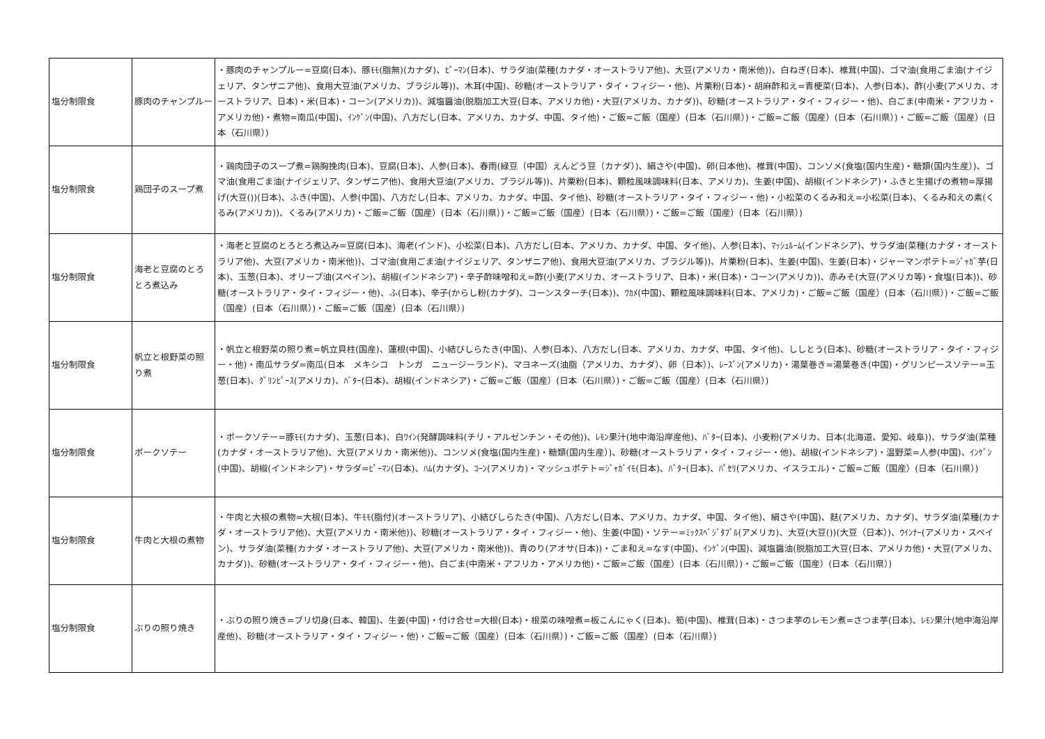| 塩分制限食 | 豚肉のチャンプルー | ・豚肉のチャンプルー=豆腐(日本)、豚ﾓﾓ(脂無)(カナダ)、ﾋﾟｰﾏﾝ(日本)、サラダ油(菜種(カナダ・オーストラリア他)、大豆(アメリカ・南米他))、白ねぎ(日本)、椎茸(中国)、ゴマ油(食用ごま油(ナイジェリア、タンザニア他)、食用大豆油(アメリカ、ブラジル等))、木耳(中国)、砂糖(オーストラリア・タイ・フィジー・他)、片栗粉(日本)・胡麻酢和え=青梗菜(日本)、人参(日本)、酢(小麦(アメリカ、オーストラリア、日本)・米(日本)・コーン(アメリカ))、減塩醤油(脱脂加工大豆(日本、アメリカ他)・大豆(アメリカ、カナダ))、砂糖(オーストラリア・タイ・フィジー・他)、白ごま(中南米・アフリカ・アメリカ他)・煮物=南瓜(中国)、ｲﾝｹﾞﾝ(中国)、八方だし(日本、アメリカ、カナダ、中国、タイ他)・ご飯=ご飯（国産）(日本（石川県）)・ご飯=ご飯（国産）(日本（石川県）)・ご飯=ご飯（国産）(日本（石川県）) |
| 塩分制限食 | 鶏団子のスープ煮 | ・鶏肉団子のスープ煮=鶏胸挽肉(日本)、豆腐(日本)、人参(日本)、春雨(緑豆（中国）えんどう豆（カナダ）)、絹さや(中国)、卵(日本他)、椎茸(中国)、コンソメ(食塩(国内生産)・糖類(国内生産）)、ゴマ油(食用ごま油(ナイジェリア、タンザニア他)、食用大豆油(アメリカ、ブラジル等))、片栗粉(日本)、顆粒風味調味料(日本、アメリカ)、生姜(中国)、胡椒(インドネシア)・ふきと生揚げの煮物=厚揚げ(大豆())(日本)、ふき(中国)、人参(中国)、八方だし(日本、アメリカ、カナダ、中国、タイ他)、砂糖(オーストラリア・タイ・フィジー・他)・小松菜のくるみ和え=小松菜(日本)、くるみ和えの素(くるみ(アメリカ))、くるみ(アメリカ)・ご飯=ご飯（国産）(日本（石川県）)・ご飯=ご飯（国産）(日本（石川県）)・ご飯=ご飯（国産）(日本（石川県）) |
| 塩分制限食 | 海老と豆腐のとろとろ煮込み | ・海老と豆腐のとろとろ煮込み=豆腐(日本)、海老(インド)、小松菜(日本)、八方だし(日本、アメリカ、カナダ、中国、タイ他)、人参(日本)、ﾏｯｼｭﾙｰﾑ(インドネシア)、サラダ油(菜種(カナダ・オーストラリア他)、大豆(アメリカ・南米他))、ゴマ油(食用ごま油(ナイジェリア、タンザニア他)、食用大豆油(アメリカ、ブラジル等))、片栗粉(日本)、生姜(中国)、生姜(日本)・ジャーマンポテト=ｼﾞｬｶﾞ芋(日本)、玉葱(日本)、オリーブ油(スペイン)、胡椒(インドネシア)・辛子酢味噌和え=酢(小麦(アメリカ、オーストラリア、日本)・米(日本)・コーン(アメリカ))、赤みそ(大豆(アメリカ等)・食塩(日本))、砂糖(オーストラリア・タイ・フィジー・他)、ふ(日本)、辛子(からし粉(カナダ)、コーンスターチ(日本))、ﾜｶﾒ(中国)、顆粒風味調味料(日本、アメリカ)・ご飯=ご飯（国産）(日本（石川県）)・ご飯=ご飯（国産）(日本（石川県）)・ご飯=ご飯（国産）(日本（石川県）) |
| 塩分制限食 | 帆立と根野菜の照り煮 | ・帆立と根野菜の照り煮=帆立貝柱(国産)、蓮根(中国)、小結びしらたき(中国)、人参(日本)、八方だし(日本、アメリカ、カナダ、中国、タイ他)、ししとう(日本)、砂糖(オーストラリア・タイ・フィジー・他)・南瓜サラダ=南瓜(日本 メキシコ トンガ ニュージーランド)、マヨネーズ(油脂（アメリカ、カナダ）、卵（日本）)、ﾚｰｽﾞﾝ(アメリカ)・湯葉巻き=湯葉巻き(中国)・グリンピースソテー=玉葱(日本)、ｸﾞﾘﾝﾋﾟｰｽ(アメリカ)、ﾊﾞﾀｰ(日本)、胡椒(インドネシア)・ご飯=ご飯（国産）(日本（石川県）)・ご飯=ご飯（国産）(日本（石川県）) |
| 塩分制限食 | ポークソテー | ・ポークソテー=豚ﾓﾓ(カナダ)、玉葱(日本)、白ﾜｲﾝ(発酵調味料(チリ・アルゼンチン・その他))、ﾚﾓﾝ果汁(地中海沿岸産他)、ﾊﾞﾀｰ(日本)、小麦粉(アメリカ、日本(北海道、愛知、岐阜))、サラダ油(菜種(カナダ・オーストラリア他)、大豆(アメリカ・南米他))、コンソメ(食塩(国内生産)・糖類(国内生産）)、砂糖(オーストラリア・タイ・フィジー・他)、胡椒(インドネシア)・温野菜=人参(中国)、ｲﾝｹﾞﾝ(中国)、胡椒(インドネシア)・サラダ=ﾋﾟｰﾏﾝ(日本)、ﾊﾑ(カナダ)、ｺｰﾝ(アメリカ)・マッシュポテト=ｼﾞｬｶﾞｲﾓ(日本)、ﾊﾞﾀｰ(日本)、ﾊﾟｾﾘ(アメリカ、イスラエル)・ご飯=ご飯（国産）(日本（石川県）) |
| 塩分制限食 | 牛肉と大根の煮物 | ・牛肉と大根の煮物=大根(日本)、牛ﾓﾓ(脂付)(オーストラリア)、小結びしらたき(中国)、八方だし(日本、アメリカ、カナダ、中国、タイ他)、絹さや(中国)、麩(アメリカ、カナダ)、サラダ油(菜種(カナダ・オーストラリア他)、大豆(アメリカ・南米他))、砂糖(オーストラリア・タイ・フィジー・他)、生姜(中国)・ソテー=ﾐｯｸｽﾍﾞｼﾞﾀﾌﾞﾙ(アメリカ)、大豆(大豆())(大豆（日本）)、ｳｲﾝﾅｰ(アメリカ・スペイン)、サラダ油(菜種(カナダ・オーストラリア他)、大豆(アメリカ・南米他))、青のり(アオサ(日本))・ごま和え=なす(中国)、ｲﾝｹﾞﾝ(中国)、減塩醤油(脱脂加工大豆(日本、アメリカ他)・大豆(アメリカ、カナダ))、砂糖(オーストラリア・タイ・フィジー・他)、白ごま(中南米・アフリカ・アメリカ他)・ご飯=ご飯（国産）(日本（石川県）)・ご飯=ご飯（国産）(日本（石川県）) |
| 塩分制限食 | ぶりの照り焼き | ・ぶりの照り焼き=ブリ切身(日本、韓国)、生姜(中国)・付け合せ=大根(日本)・根菜の味噌煮=板こんにゃく(日本)、筍(中国)、椎茸(日本)・さつま芋のレモン煮=さつま芋(日本)、ﾚﾓﾝ果汁(地中海沿岸産他)、砂糖(オーストラリア・タイ・フィジー・他)・ご飯=ご飯（国産）(日本（石川県）)・ご飯=ご飯（国産）(日本（石川県）) |